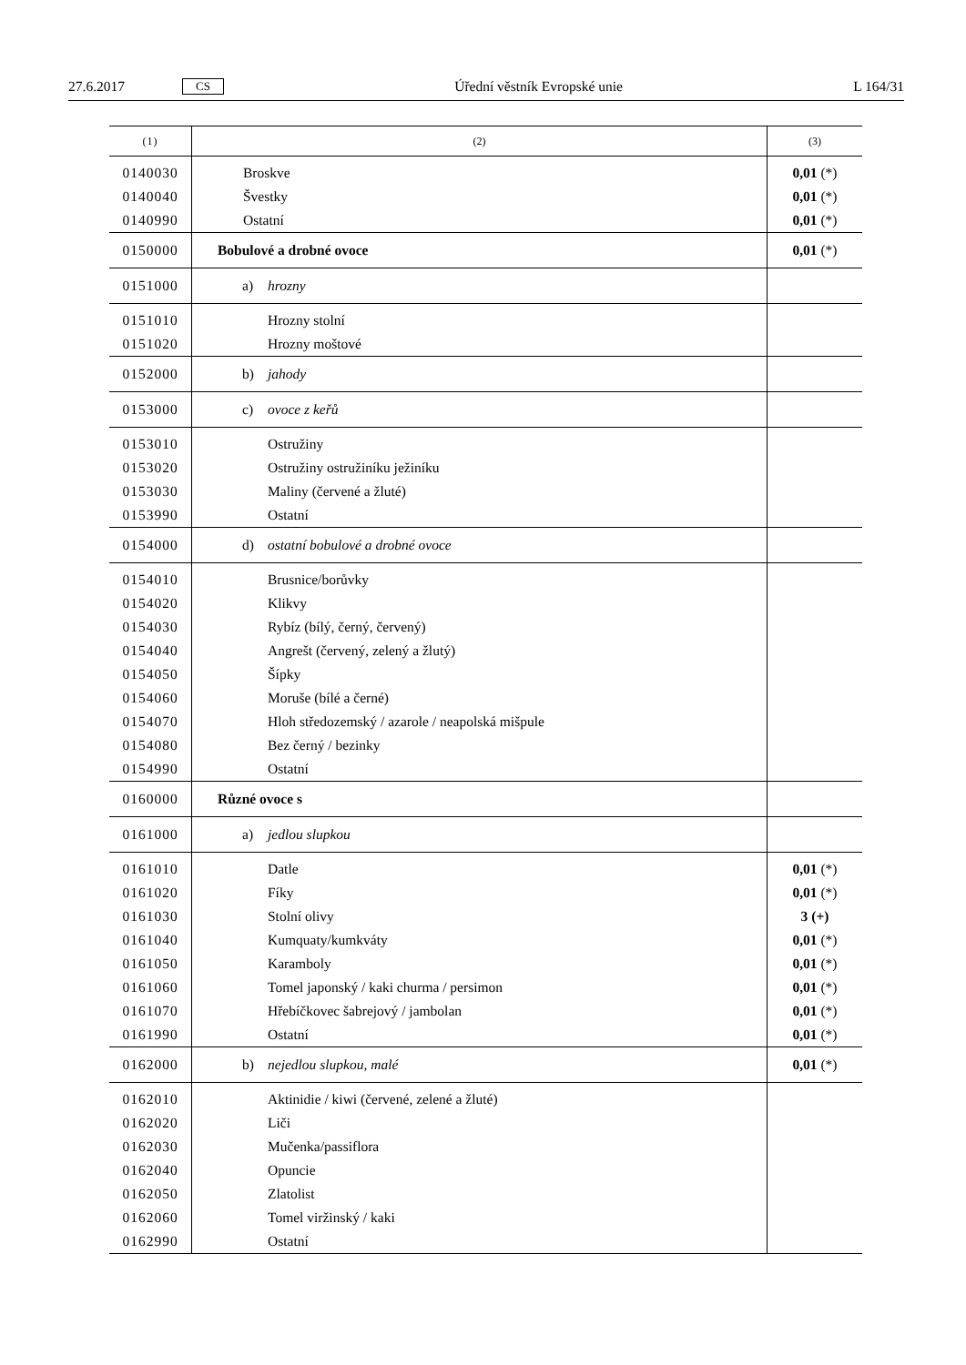27.6.2017 CS Úřední věstník Evropské unie L 164/31
| (1) | (2) | (3) |
| --- | --- | --- |
| 0140030 | Broskve | 0,01 (*) |
| 0140040 | Švestky | 0,01 (*) |
| 0140990 | Ostatní | 0,01 (*) |
| 0150000 | Bobulové a drobné ovoce | 0,01 (*) |
| 0151000 | a) hrozny | |
| 0151010 | Hrozny stolní | |
| 0151020 | Hrozny moštové | |
| 0152000 | b) jahody | |
| 0153000 | c) ovoce z keřů | |
| 0153010 | Ostružiny | |
| 0153020 | Ostružiny ostružiníku ježiníku | |
| 0153030 | Maliny (červené a žluté) | |
| 0153990 | Ostatní | |
| 0154000 | d) ostatní bobulové a drobné ovoce | |
| 0154010 | Brusnice/borůvky | |
| 0154020 | Klikvy | |
| 0154030 | Rybíz (bílý, černý, červený) | |
| 0154040 | Angrešt (červený, zelený a žlutý) | |
| 0154050 | Šípky | |
| 0154060 | Moruše (bílé a černé) | |
| 0154070 | Hloh středozemský / azarole / neapolská mišpule | |
| 0154080 | Bez černý / bezinky | |
| 0154990 | Ostatní | |
| 0160000 | Různé ovoce s | |
| 0161000 | a) jedlou slupkou | |
| 0161010 | Datle | 0,01 (*) |
| 0161020 | Fíky | 0,01 (*) |
| 0161030 | Stolní olivy | 3 (+) |
| 0161040 | Kumquaty/kumkváty | 0,01 (*) |
| 0161050 | Karamboly | 0,01 (*) |
| 0161060 | Tomel japonský / kaki churma / persimon | 0,01 (*) |
| 0161070 | Hřebíčkovec šabrejový / jambolan | 0,01 (*) |
| 0161990 | Ostatní | 0,01 (*) |
| 0162000 | b) nejedlou slupkou, malé | 0,01 (*) |
| 0162010 | Aktinidie / kiwi (červené, zelené a žluté) | |
| 0162020 | Liči | |
| 0162030 | Mučenka/passiflora | |
| 0162040 | Opuncie | |
| 0162050 | Zlatolist | |
| 0162060 | Tomel viržinský / kaki | |
| 0162990 | Ostatní | |